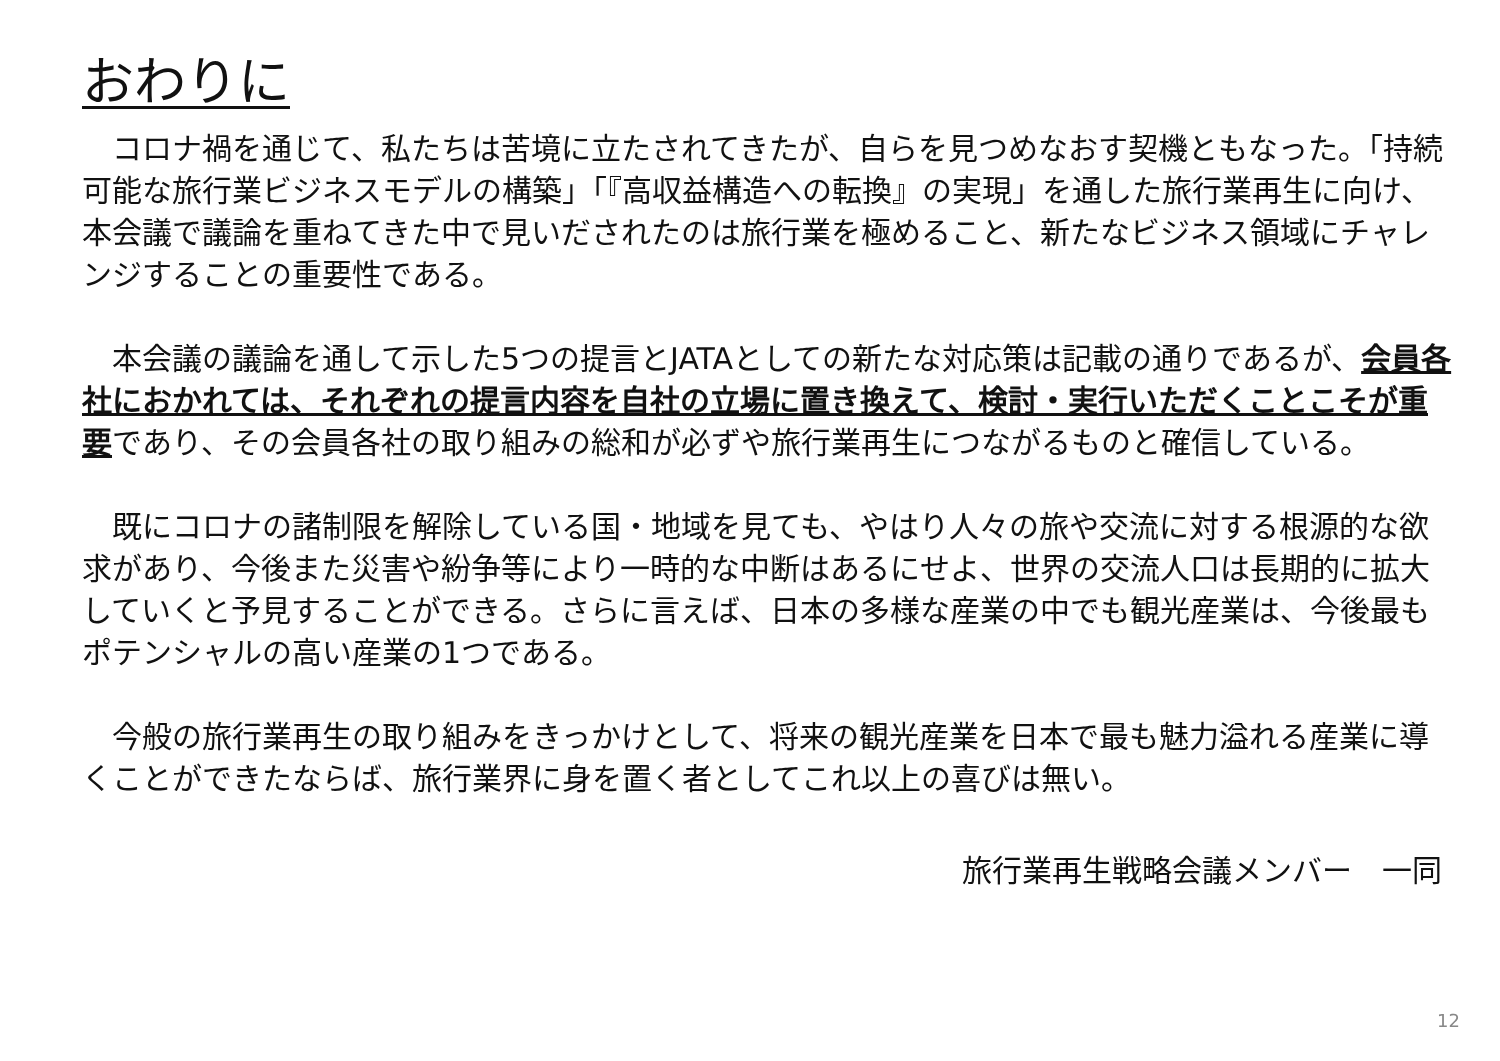おわりに
　コロナ禍を通じて、私たちは苦境に立たされてきたが、自らを見つめなおす契機ともなった。「持続可能な旅行業ビジネスモデルの構築」「『高収益構造への転換』の実現」を通した旅行業再生に向け、本会議で議論を重ねてきた中で見いだされたのは旅行業を極めること、新たなビジネス領域にチャレンジすることの重要性である。
　本会議の議論を通して示した5つの提言とJATAとしての新たな対応策は記載の通りであるが、会員各社におかれては、それぞれの提言内容を自社の立場に置き換えて、検討・実行いただくことこそが重要であり、その会員各社の取り組みの総和が必ずや旅行業再生につながるものと確信している。
　既にコロナの諸制限を解除している国・地域を見ても、やはり人々の旅や交流に対する根源的な欲求があり、今後また災害や紛争等により一時的な中断はあるにせよ、世界の交流人口は長期的に拡大していくと予見することができる。さらに言えば、日本の多様な産業の中でも観光産業は、今後最もポテンシャルの高い産業の1つである。
　今般の旅行業再生の取り組みをきっかけとして、将来の観光産業を日本で最も魅力溢れる産業に導くことができたならば、旅行業界に身を置く者としてこれ以上の喜びは無い。
旅行業再生戦略会議メンバー　一同
12